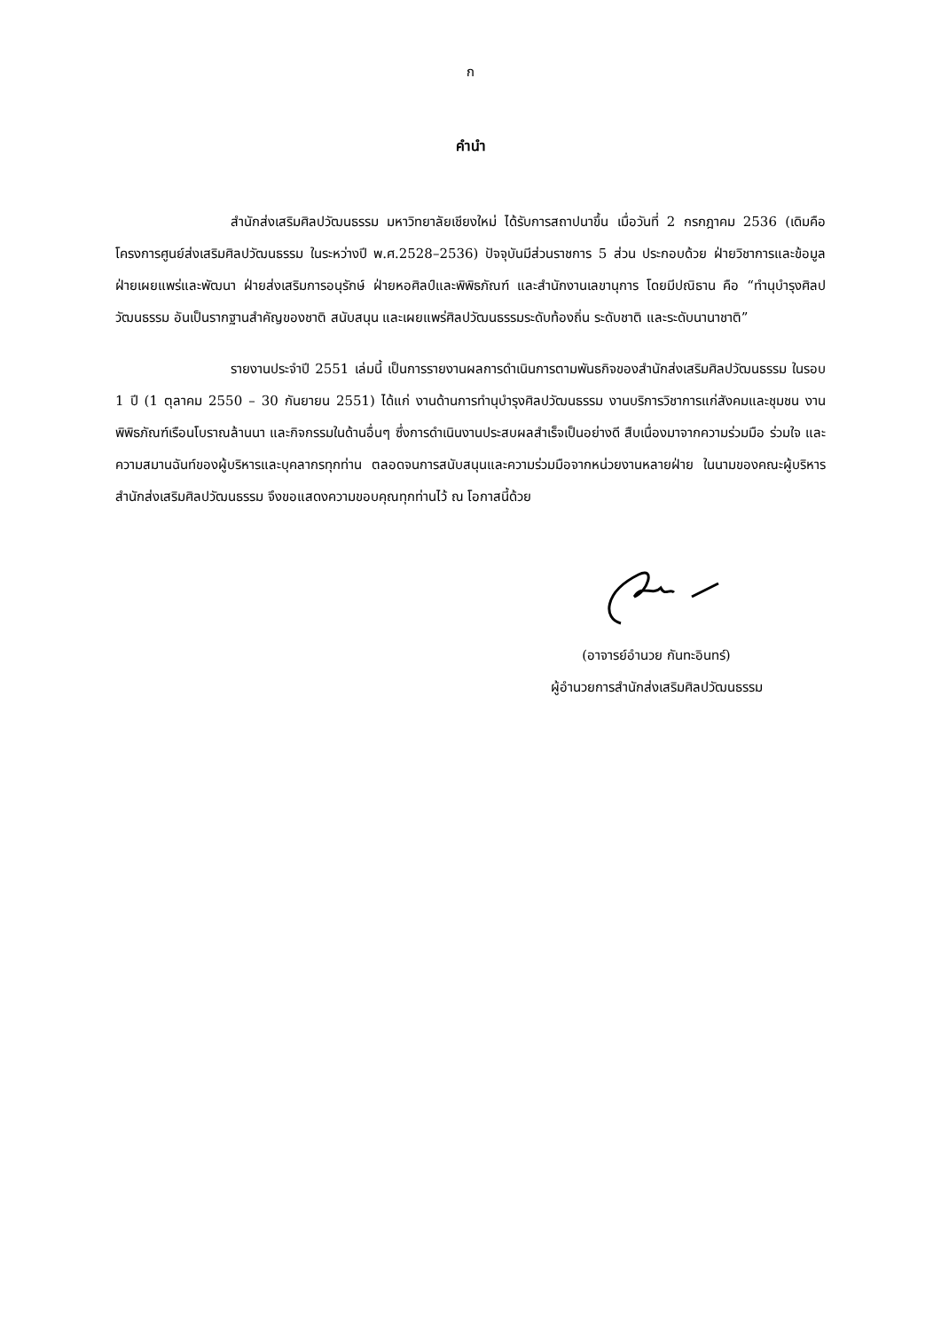ก
คำนำ
สำนักส่งเสริมศิลปวัฒนธรรม มหาวิทยาลัยเชียงใหม่ ได้รับการสถาปนาขึ้น เมื่อวันที่ 2 กรกฎาคม 2536 (เดิมคือโครงการศูนย์ส่งเสริมศิลปวัฒนธรรม ในระหว่างปี พ.ศ.2528–2536) ปัจจุบันมีส่วนราชการ 5 ส่วน ประกอบด้วย ฝ่ายวิชาการและข้อมูล ฝ่ายเผยแพร่และพัฒนา ฝ่ายส่งเสริมการอนุรักษ์ ฝ่ายหอศิลป์และพิพิธภัณฑ์ และสำนักงานเลขานุการ โดยมีปณิธาน คือ “ทำนุบำรุงศิลปวัฒนธรรม อันเป็นรากฐานสำคัญของชาติ สนับสนุน และเผยแพร่ศิลปวัฒนธรรมระดับท้องถิ่น ระดับชาติ และระดับนานาชาติ”
รายงานประจำปี 2551 เล่มนี้ เป็นการรายงานผลการดำเนินการตามพันธกิจของสำนักส่งเสริมศิลปวัฒนธรรม ในรอบ 1 ปี (1 ตุลาคม 2550 – 30 กันยายน 2551) ได้แก่ งานด้านการทำนุบำรุงศิลปวัฒนธรรม งานบริการวิชาการแก่สังคมและชุมชน งานพิพิธภัณฑ์เรือนโบราณล้านนา และกิจกรรมในด้านอื่นๆ ซึ่งการดำเนินงานประสบผลสำเร็จเป็นอย่างดี สืบเนื่องมาจากความร่วมมือ ร่วมใจ และความสมานฉันท์ของผู้บริหารและบุคลากรทุกท่าน ตลอดจนการสนับสนุนและความร่วมมือจากหน่วยงานหลายฝ่าย ในนามของคณะผู้บริหารสำนักส่งเสริมศิลปวัฒนธรรม จึงขอแสดงความขอบคุณทุกท่านไว้ ณ โอกาสนี้ด้วย
(อาจารย์อำนวย กันทะอินทร์)
ผู้อำนวยการสำนักส่งเสริมศิลปวัฒนธรรม